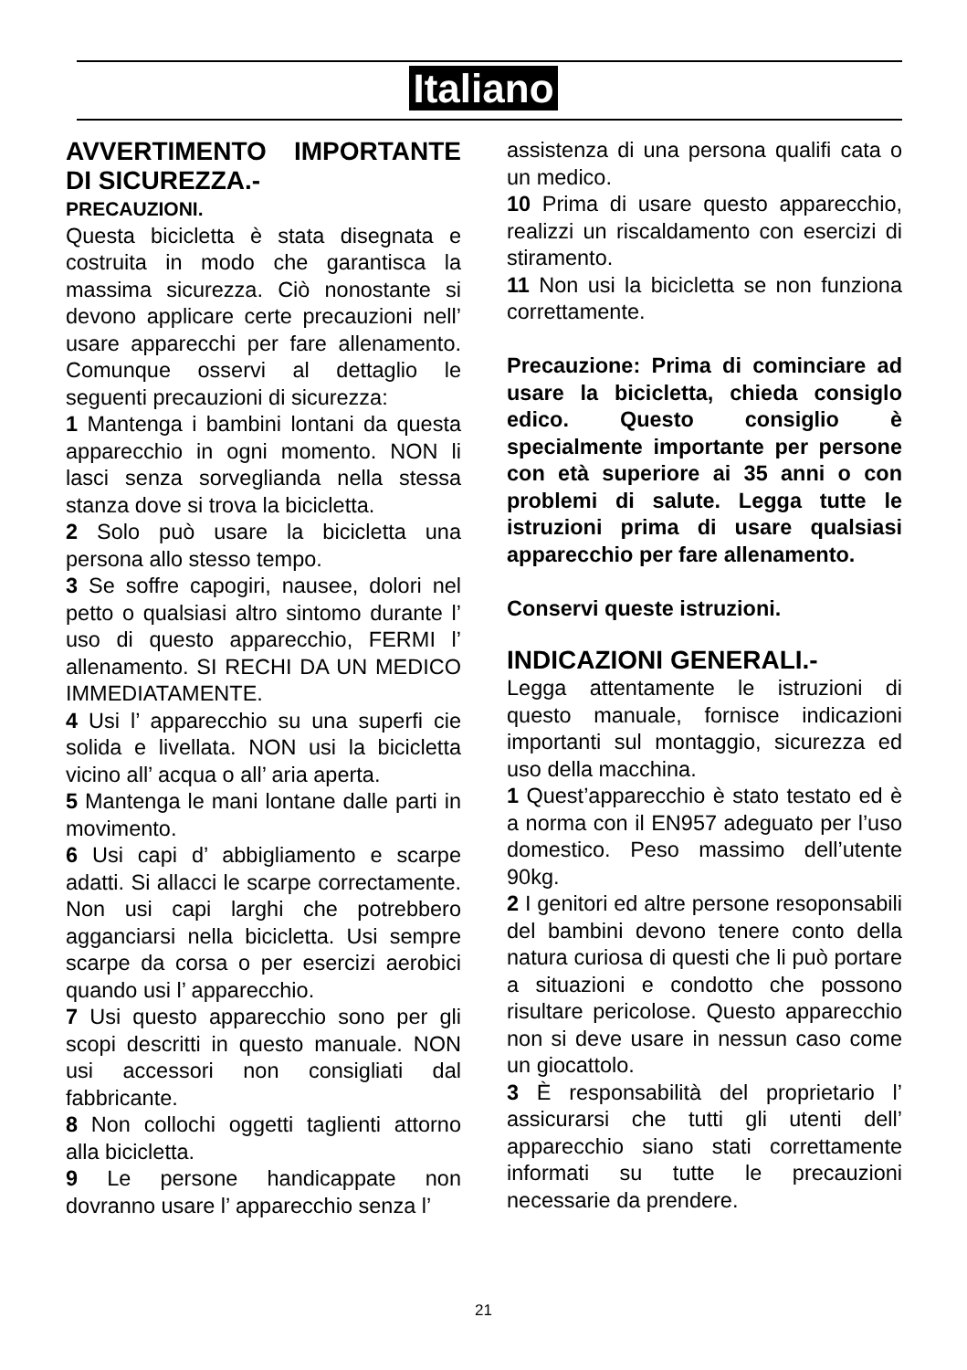Italiano
AVVERTIMENTO IMPORTANTE DI SICUREZZA.-
PRECAUZIONI.
Questa bicicletta è stata disegnata e costruita in modo che garantisca la massima sicurezza. Ciò nonostante si devono applicare certe precauzioni nell’ usare apparecchi per fare allenamento. Comunque osservi al dettaglio le seguenti precauzioni di sicurezza:
1 Mantenga i bambini lontani da questa apparecchio in ogni momento. NON li lasci senza sorveglianda nella stessa stanza dove si trova la bicicletta.
2 Solo può usare la bicicletta una persona allo stesso tempo.
3 Se soffre capogiri, nausee, dolori nel petto o qualsiasi altro sintomo durante l’ uso di questo apparecchio, FERMI l’ allenamento. SI RECHI DA UN MEDICO IMMEDIATAMENTE.
4 Usi l’ apparecchio su una superfi cie solida e livellata. NON usi la bicicletta vicino all’ acqua o all’ aria aperta.
5 Mantenga le mani lontane dalle parti in movimento.
6 Usi capi d’ abbigliamento e scarpe adatti. Si allacci le scarpe correctamente. Non usi capi larghi che potrebbero agganciarsi nella bicicletta. Usi sempre scarpe da corsa o per esercizi aerobici quando usi l’ apparecchio.
7 Usi questo apparecchio sono per gli scopi descritti in questo manuale. NON usi accessori non consigliati dal fabbricante.
8 Non collochi oggetti taglienti attorno alla bicicletta.
9 Le persone handicappate non dovranno usare l’ apparecchio senza l’
assistenza di una persona qualifi cata o un medico.
10 Prima di usare questo apparecchio, realizzi un riscaldamento con esercizi di stiramento.
11 Non usi la bicicletta se non funziona correttamente.
Precauzione: Prima di cominciare ad usare la bicicletta, chieda consiglo edico. Questo consiglio è specialmente importante per persone con età superiore ai 35 anni o con problemi di salute. Legga tutte le istruzioni prima di usare qualsiasi apparecchio per fare allenamento.
Conservi queste istruzioni.
INDICAZIONI GENERALI.-
Legga attentamente le istruzioni di questo manuale, fornisce indicazioni importanti sul montaggio, sicurezza ed uso della macchina.
1 Quest’apparecchio è stato testato ed è a norma con il EN957 adeguato per l’uso domestico. Peso massimo dell’utente 90kg.
2 I genitori ed altre persone resoponsabili del bambini devono tenere conto della natura curiosa di questi che li può portare a situazioni e condotto che possono risultare pericolose. Questo apparecchio non si deve usare in nessun caso come un giocattolo.
3 È responsabilità del proprietario l’ assicurarsi che tutti gli utenti dell’ apparecchio siano stati correttamente informati su tutte le precauzioni necessarie da prendere.
21